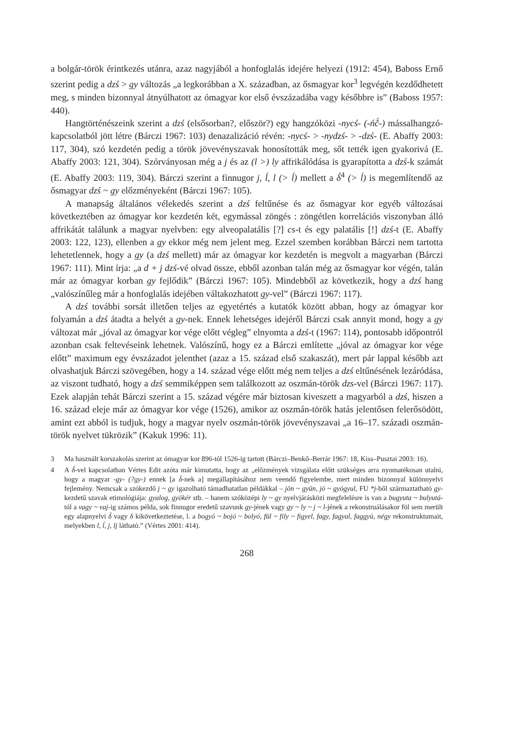a bolgár-török érintkezés utánra, azaz nagyjából a honfoglalás idejére helyezi (1912: 454), Baboss Ernő szerint pedig a dzś > gy változás „a legkorábban a X. században, az ősmagyar kor<sup>3</sup> legvégén kezdődhetett meg, s minden bizonnyal átnyúlhatott az ómagyar kor első évszázadába vagy későbbre is” (Baboss 1957: 440).
Hangtörténészeink szerint a dzś (elsősorban?, először?) egy hangzóközi -nycś- (-ńč́-) mássalhangzó-kapcsolatból jött létre (Bárczi 1967: 103) denazalizáció révén: -nycś- > -nydzś- > -dzś- (E. Abaffy 2003: 117, 304), szó kezdetén pedig a török jövevényszavak honosították meg, sőt tették igen gyakorivá (E. Abaffy 2003: 121, 304). Szórványosan még a j és az (l >) ly affrikálódása is gyarapította a dzś-k számát (E. Abaffy 2003: 119, 304). Bárczi szerint a finnugor j, ĺ, l (> ĺ) mellett a δ́<sup>4</sup> (> ĺ) is megemlítendő az ősmagyar dzś ~ gy előzményeként (Bárczi 1967: 105).
A manapság általános vélekedés szerint a dzś feltűnése és az ősmagyar kor egyéb változásai következtében az ómagyar kor kezdetén két, egymással zöngés : zöngétlen korrelációs viszonyban álló affrikátát találunk a magyar nyelvben: egy alveopalatális [?] cs-t és egy palatális [!] dzś-t (E. Abaffy 2003: 122, 123), ellenben a gy ekkor még nem jelent meg. Ezzel szemben korábban Bárczi nem tartotta lehetetlennek, hogy a gy (a dzś mellett) már az ómagyar kor kezdetén is megvolt a magyarban (Bárczi 1967: 111). Mint írja: „a d + j dzś-vé olvad össze, ebből azonban talán még az ősmagyar kor végén, talán már az ómagyar korban gy fejlődik” (Bárczi 1967: 105). Mindebből az következik, hogy a dzś hang „valószínűleg már a honfoglalás idejében váltakozhatott gy-vel” (Bárczi 1967: 117).
A dzś további sorsát illetően teljes az egyetértés a kutatók között abban, hogy az ómagyar kor folyamán a dzś átadta a helyét a gy-nek. Ennek lehetséges idejéről Bárczi csak annyit mond, hogy a gy változat már „jóval az ómagyar kor vége előtt végleg” elnyomta a dzś-t (1967: 114), pontosabb időpontról azonban csak feltevéseink lehetnek. Valószínű, hogy ez a Bárczi említette „jóval az ómagyar kor vége előtt” maximum egy évszázadot jelenthet (azaz a 15. század első szakaszát), mert pár lappal később azt olvashatjuk Bárczi szövegében, hogy a 14. század vége előtt még nem teljes a dzś eltűnésének lezáródása, az viszont tudható, hogy a dzś semmiképpen sem találkozott az oszmán-török dzs-vel (Bárczi 1967: 117). Ezek alapján tehát Bárczi szerint a 15. század végére már biztosan kiveszett a magyarból a dzś, hiszen a 16. század eleje már az ómagyar kor vége (1526), amikor az oszmán-török hatás jelentősen felerősödött, amint ezt abból is tudjuk, hogy a magyar nyelv oszmán-török jövevényszavai „a 16–17. századi oszmán-török nyelvet tükrözik” (Kakuk 1996: 11).
3 Ma használt korszakolás szerint az ómagyar kor 896-tól 1526-ig tartott (Bárczi–Benkő–Berrár 1967: 18, Kiss–Pusztai 2003: 16).
4 A δ́-vel kapcsolatban Vértes Edit azóta már kimutatta, hogy az „előzmények vizsgálata előtt szükséges arra nyomatékosan utalni, hogy a magyar -gy- (?gy-) ennek [a δ́-nek a] megállapításához nem veendő figyelembe, mert minden bizonnyal különnyelvi fejlemény. Nemcsak a szókezdő j ~ gy igazolható támadhatatlan példákkal – jön ~ gyün, jó ~ gyógyul, FU *j-ből származtatható gy- kezdetű szavak etimológiája: gyalog, gyökér stb. – hanem szóközépi ly ~ gy nyelvjárásközi megfelelésre is van a bugyuta ~ bulyutá-tól a vagy ~ vaj-ig számos példa, sok finnugor eredetű szavunk gy-jének vagy gy ~ ly ~ j ~ l-jének a rekonstruálásakor föl sem merült egy alapnyelvi δ́ vagy δ kikövetkeztetése, l. a bogyó ~ bojó ~ bolyó, fül ~ fily ~ figyel, fagy, fagyal, faggyú, négy rekonstruktumait, melyekben l, ĺ, j, lj látható.” (Vértes 2001: 414).
268